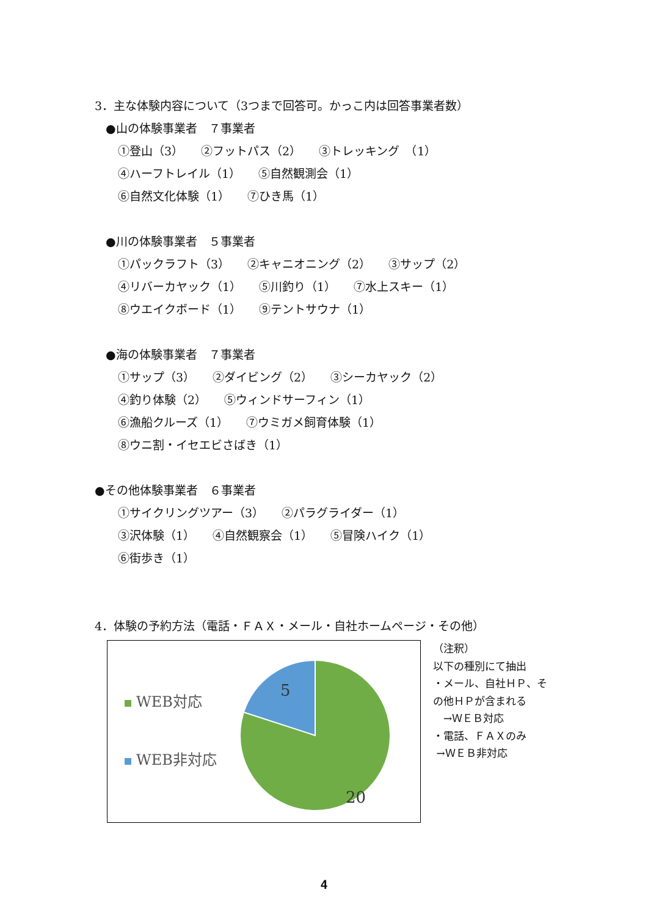3．主な体験内容について（3つまで回答可。かっこ内は回答事業者数）
●山の体験事業者　７事業者
①登山（3）　　②フットパス（2）　　③トレッキング　（1）
④ハーフトレイル（1）　　⑤自然観測会（1）
⑥自然文化体験（1）　　⑦ひき馬（1）
●川の体験事業者　５事業者
①パックラフト（3）　　②キャニオニング（2）　　③サップ（2）
④リバーカヤック（1）　　⑤川釣り（1）　　⑦水上スキー（1）
⑧ウエイクボード（1）　　⑨テントサウナ（1）
●海の体験事業者　７事業者
①サップ（3）　　②ダイビング（2）　　③シーカヤック（2）
④釣り体験（2）　　⑤ウィンドサーフィン（1）
⑥漁船クルーズ（1）　　⑦ウミガメ飼育体験（1）
⑧ウニ割・イセエビさばき（1）
●その他体験事業者　６事業者
①サイクリングツアー（3）　　②パラグライダー（1）
③沢体験（1）　　④自然観察会（1）　　⑤冒険ハイク（1）
⑥街歩き（1）
4．体験の予約方法（電話・ＦＡＸ・メール・自社ホームページ・その他）
WEB対応
WEB非対応
5
20
（注釈） 以下の種別にて抽出 ・メール、自社ＨＰ、そ の他ＨＰが含まれる 　→ＷＥＢ対応 ・電話、ＦＡＸのみ →ＷＥＢ非対応
4